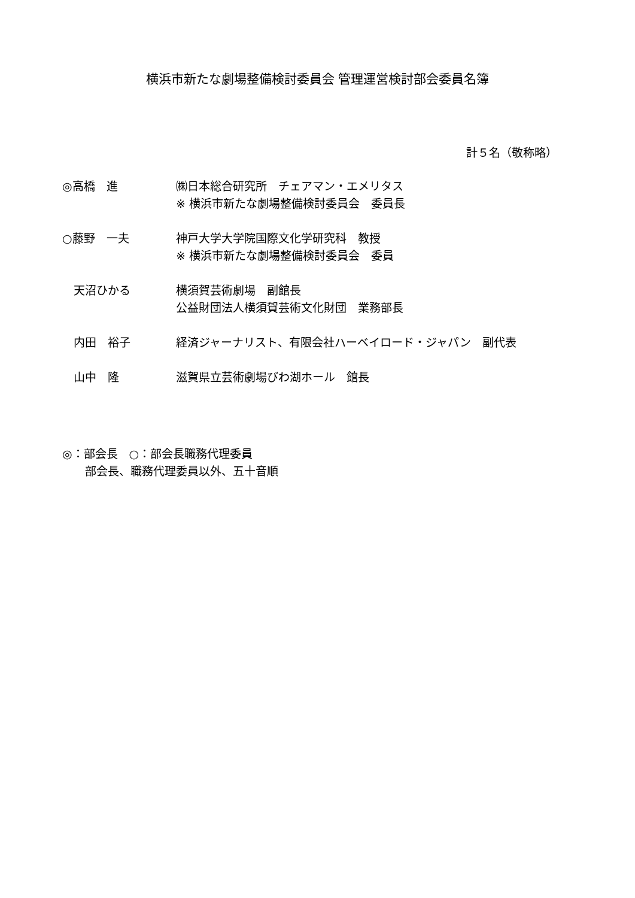横浜市新たな劇場整備検討委員会 管理運営検討部会委員名簿
計５名（敬称略）
| ◎高橋 進 | ㈱日本総合研究所 チェアマン・エメリタス ※ 横浜市新たな劇場整備検討委員会 委員長 |
| ○藤野 一夫 | 神戸大学大学院国際文化学研究科 教授 ※ 横浜市新たな劇場整備検討委員会 委員 |
| 天沼ひかる | 横須賀芸術劇場 副館長 公益財団法人横須賀芸術文化財団 業務部長 |
| 内田 裕子 | 経済ジャーナリスト、有限会社ハーベイロード・ジャパン 副代表 |
| 山中 隆 | 滋賀県立芸術劇場びわ湖ホール 館長 |
◎：部会長　○：部会長職務代理委員
　　部会長、職務代理委員以外、五十音順